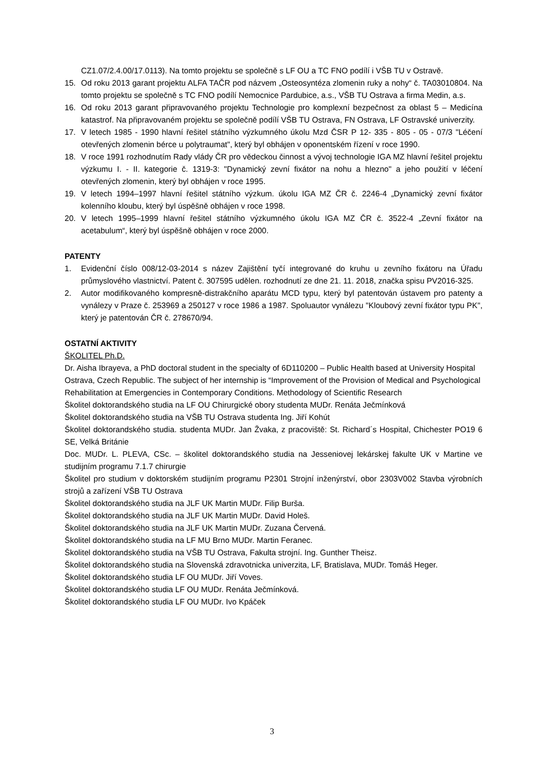CZ1.07/2.4.00/17.0113). Na tomto projektu se společně s LF OU a TC FNO podílí i VŠB TU v Ostravě.
15. Od roku 2013 garant projektu ALFA TAČR pod názvem „Osteosyntéza zlomenin ruky a nohy“ č. TA03010804. Na tomto projektu se společně s TC FNO podílí Nemocnice Pardubice, a.s., VŠB TU Ostrava a firma Medin, a.s.
16. Od roku 2013 garant připravovaného projektu Technologie pro komplexní bezpečnost za oblast 5 – Medicína katastrof. Na připravovaném projektu se společně podílí VŠB TU Ostrava, FN Ostrava, LF Ostravské univerzity.
17. V letech 1985 - 1990 hlavní řešitel státního výzkumného úkolu Mzd ČSR P 12- 335 - 805 - 05 - 07/3 "Léčení otevřených zlomenin bérce u polytraumat", který byl obhájen v oponentském řízení v roce 1990.
18. V roce 1991 rozhodnutím Rady vlády ČR pro vědeckou činnost a vývoj technologie IGA MZ hlavní řešitel projektu výzkumu I. - II. kategorie č. 1319-3: "Dynamický zevní fixátor na nohu a hlezno" a jeho použití v léčení otevřených zlomenin, který byl obhájen v roce 1995.
19. V letech 1994–1997 hlavní řešitel státního výzkum. úkolu IGA MZ ČR č. 2246-4 „Dynamický zevní fixátor kolenního kloubu, který byl úspěšně obhájen v roce 1998.
20. V letech 1995–1999 hlavní řešitel státního výzkumného úkolu IGA MZ ČR č. 3522-4 „Zevní fixátor na acetabulum“, který byl úspěšně obhájen v roce 2000.
PATENTY
1. Evidenční číslo 008/12-03-2014 s název Zajištění tyčí integrované do kruhu u zevního fixátoru na Úřadu průmyslového vlastnictví. Patent č. 307595 udělen. rozhodnutí ze dne 21. 11. 2018, značka spisu PV2016-325.
2. Autor modifikovaného kompresně-distrakčního aparátu MCD typu, který byl patentován ústavem pro patenty a vynálezy v Praze č. 253969 a 250127 v roce 1986 a 1987. Spoluautor vynálezu "Kloubový zevní fixátor typu PK", který je patentován ČR č. 278670/94.
OSTATNÍ AKTIVITY
ŠKOLITEL Ph.D.
Dr. Aisha Ibrayeva, a PhD doctoral student in the specialty of 6D110200 – Public Health based at University Hospital Ostrava, Czech Republic. The subject of her internship is “Improvement of the Provision of Medical and Psychological Rehabilitation at Emergencies in Contemporary Conditions. Methodology of Scientific Research
Školitel doktorandského studia na LF OU Chirurgické obory studenta MUDr. Renáta Ječmínková
Školitel doktorandského studia na VŠB TU Ostrava studenta Ing. Jiří Kohút
Školitel doktorandského studia. studenta MUDr. Jan Žvaka, z pracoviště: St. Richard´s Hospital, Chichester PO19 6 SE, Velká Británie
Doc. MUDr. L. PLEVA, CSc. – školitel doktorandského studia na Jesseniovej lekárskej fakulte UK v Martine ve studijním programu 7.1.7 chirurgie
Školitel pro studium v doktorském studijním programu P2301 Strojní inženýrství, obor 2303V002 Stavba výrobních strojů a zařízení VŠB TU Ostrava
Školitel doktorandského studia na JLF UK Martin MUDr. Filip Burša.
Školitel doktorandského studia na JLF UK Martin MUDr. David Holeš.
Školitel doktorandského studia na JLF UK Martin MUDr. Zuzana Červená.
Školitel doktorandského studia na LF MU Brno MUDr. Martin Feranec.
Školitel doktorandského studia na VŠB TU Ostrava, Fakulta strojní. Ing. Gunther Theisz.
Školitel doktorandského studia na Slovenská zdravotnicka univerzita, LF, Bratislava, MUDr. Tomáš Heger.
Školitel doktorandského studia LF OU MUDr. Jiří Voves.
Školitel doktorandského studia LF OU MUDr. Renáta Ječmínková.
Školitel doktorandského studia LF OU MUDr. Ivo Kpáček
3